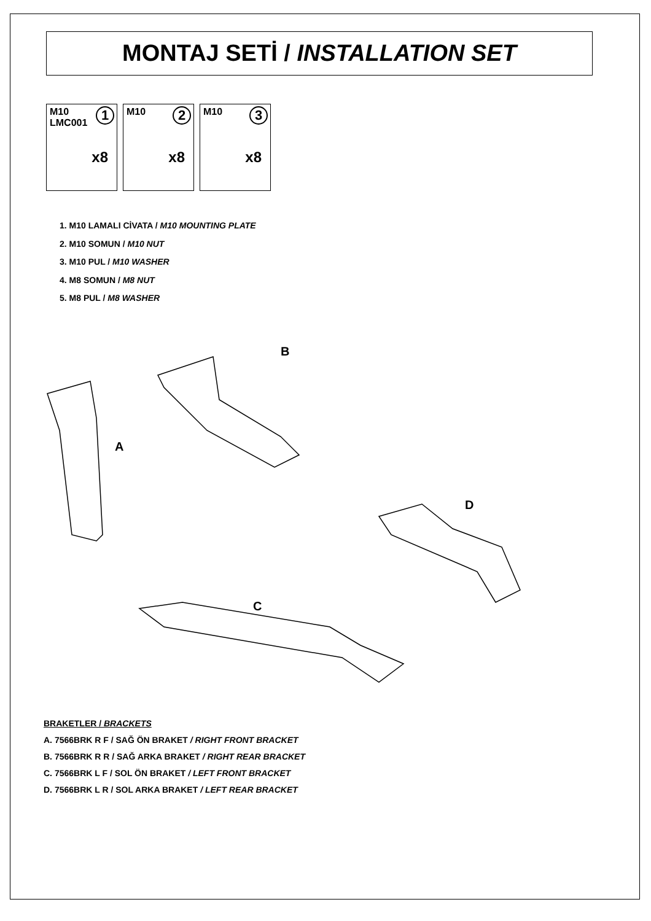MONTAJ SETİ / INSTALLATION SET
M10
LMC001
1
x8
M10 2
x8
M10 3
x8
1. M10 LAMALI CİVATA / M10 MOUNTING PLATE
2. M10 SOMUN / M10 NUT
3. M10 PUL / M10 WASHER
4. M8 SOMUN / M8 NUT
5. M8 PUL / M8 WASHER
B
A
D
C
BRAKETLER / BRACKETS
A. 7566BRK R F / SAĞ ÖN BRAKET / RIGHT FRONT BRACKET
B. 7566BRK R R / SAĞ ARKA BRAKET / RIGHT REAR BRACKET
C. 7566BRK L F / SOL ÖN BRAKET / LEFT FRONT BRACKET
D. 7566BRK L R / SOL ARKA BRAKET / LEFT REAR BRACKET